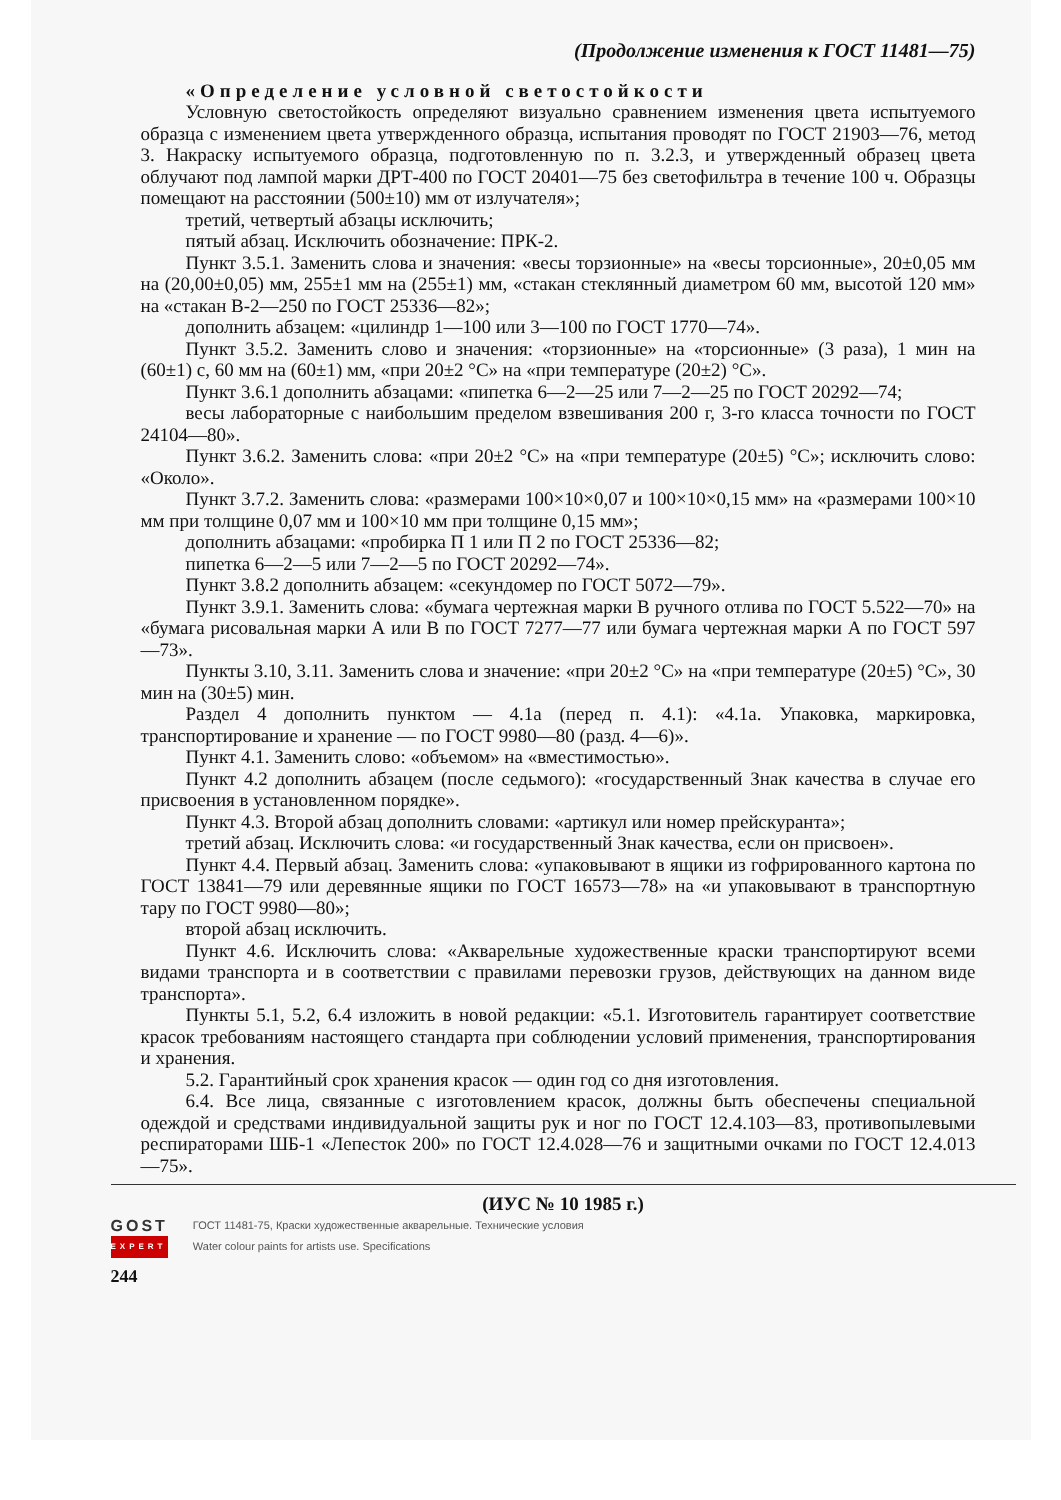(Продолжение изменения к ГОСТ 11481—75)
«Определение условной светостойкости
Условную светостойкость определяют визуально сравнением изменения цвета испытуемого образца с изменением цвета утвержденного образца, испытания проводят по ГОСТ 21903—76, метод 3. Накраску испытуемого образца, подготовленную по п. 3.2.3, и утвержденный образец цвета облучают под лампой марки ДРТ-400 по ГОСТ 20401—75 без светофильтра в течение 100 ч. Образцы помещают на расстоянии (500±10) мм от излучателя»;
третий, четвертый абзацы исключить;
пятый абзац. Исключить обозначение: ПРК-2.
Пункт 3.5.1. Заменить слова и значения: «весы торзионные» на «весы торсионные», 20±0,05 мм на (20,00±0,05) мм, 255±1 мм на (255±1) мм, «стакан стеклянный диаметром 60 мм, высотой 120 мм» на «стакан В-2—250 по ГОСТ 25336—82»;
дополнить абзацем: «цилиндр 1—100 или 3—100 по ГОСТ 1770—74».
Пункт 3.5.2. Заменить слово и значения: «торзионные» на «торсионные» (3 раза), 1 мин на (60±1) с, 60 мм на (60±1) мм, «при 20±2 °С» на «при температуре (20±2) °С».
Пункт 3.6.1 дополнить абзацами: «пипетка 6—2—25 или 7—2—25 по ГОСТ 20292—74;
весы лабораторные с наибольшим пределом взвешивания 200 г, 3-го класса точности по ГОСТ 24104—80».
Пункт 3.6.2. Заменить слова: «при 20±2 °С» на «при температуре (20±5) °С»; исключить слово: «Около».
Пункт 3.7.2. Заменить слова: «размерами 100×10×0,07 и 100×10×0,15 мм» на «размерами 100×10 мм при толщине 0,07 мм и 100×10 мм при толщине 0,15 мм»;
дополнить абзацами: «пробирка П 1 или П 2 по ГОСТ 25336—82;
пипетка 6—2—5 или 7—2—5 по ГОСТ 20292—74».
Пункт 3.8.2 дополнить абзацем: «секундомер по ГОСТ 5072—79».
Пункт 3.9.1. Заменить слова: «бумага чертежная марки В ручного отлива по ГОСТ 5.522—70» на «бумага рисовальная марки А или В по ГОСТ 7277—77 или бумага чертежная марки А по ГОСТ 597—73».
Пункты 3.10, 3.11. Заменить слова и значение: «при 20±2 °С» на «при температуре (20±5) °С», 30 мин на (30±5) мин.
Раздел 4 дополнить пунктом — 4.1а (перед п. 4.1): «4.1а. Упаковка, маркировка, транспортирование и хранение — по ГОСТ 9980—80 (разд. 4—6)».
Пункт 4.1. Заменить слово: «объемом» на «вместимостью».
Пункт 4.2 дополнить абзацем (после седьмого): «государственный Знак качества в случае его присвоения в установленном порядке».
Пункт 4.3. Второй абзац дополнить словами: «артикул или номер прейскуранта»;
третий абзац. Исключить слова: «и государственный Знак качества, если он присвоен».
Пункт 4.4. Первый абзац. Заменить слова: «упаковывают в ящики из гофрированного картона по ГОСТ 13841—79 или деревянные ящики по ГОСТ 16573—78» на «и упаковывают в транспортную тару по ГОСТ 9980—80»;
второй абзац исключить.
Пункт 4.6. Исключить слова: «Акварельные художественные краски транспортируют всеми видами транспорта и в соответствии с правилами перевозки грузов, действующих на данном виде транспорта».
Пункты 5.1, 5.2, 6.4 изложить в новой редакции: «5.1. Изготовитель гарантирует соответствие красок требованиям настоящего стандарта при соблюдении условий применения, транспортирования и хранения.
5.2. Гарантийный срок хранения красок — один год со дня изготовления.
6.4. Все лица, связанные с изготовлением красок, должны быть обеспечены специальной одеждой и средствами индивидуальной защиты рук и ног по ГОСТ 12.4.103—83, противопылевыми респираторами ШБ-1 «Лепесток 200» по ГОСТ 12.4.028—76 и защитными очками по ГОСТ 12.4.013—75».
(ИУС № 10 1985 г.)
GOST
EXPERT
244
ГОСТ 11481-75, Краски художественные акварельные. Технические условия
Water colour paints for artists use. Specifications